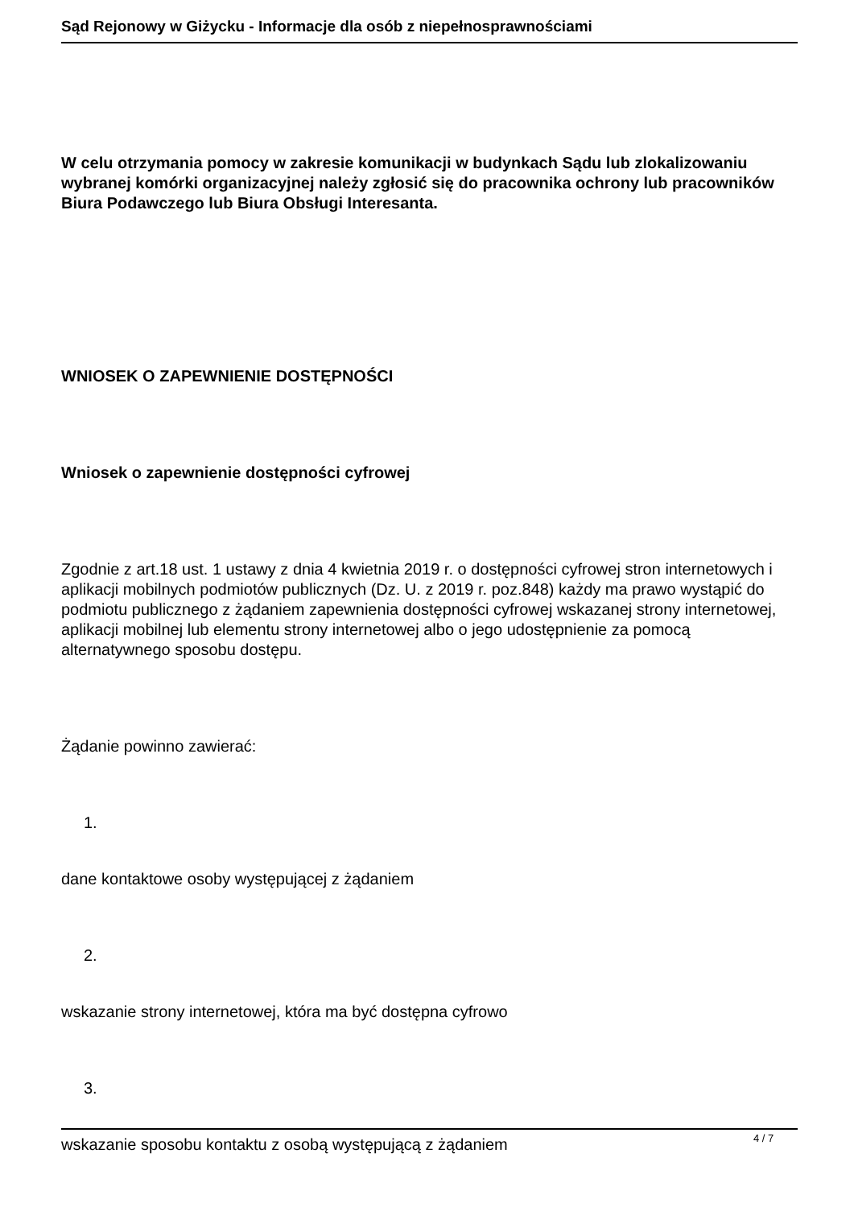Sąd Rejonowy w Giżycku - Informacje dla osób z niepełnosprawnościami
W celu otrzymania pomocy w zakresie komunikacji w budynkach Sądu lub zlokalizowaniu wybranej komórki organizacyjnej należy zgłosić się do pracownika ochrony lub pracowników Biura Podawczego lub Biura Obsługi Interesanta.
WNIOSEK O ZAPEWNIENIE DOSTĘPNOŚCI
Wniosek o zapewnienie dostępności cyfrowej
Zgodnie z art.18 ust. 1 ustawy z dnia 4 kwietnia 2019 r. o dostępności cyfrowej stron internetowych i aplikacji mobilnych podmiotów publicznych (Dz. U. z 2019 r. poz.848) każdy ma prawo wystąpić do podmiotu publicznego z żądaniem zapewnienia dostępności cyfrowej wskazanej strony internetowej, aplikacji mobilnej lub elementu strony internetowej albo o jego udostępnienie za pomocą alternatywnego sposobu dostępu.
Żądanie powinno zawierać:
1.
dane kontaktowe osoby występującej z żądaniem
2.
wskazanie strony internetowej, która ma być dostępna cyfrowo
3.
wskazanie sposobu kontaktu z osobą występującą z żądaniem
4 / 7